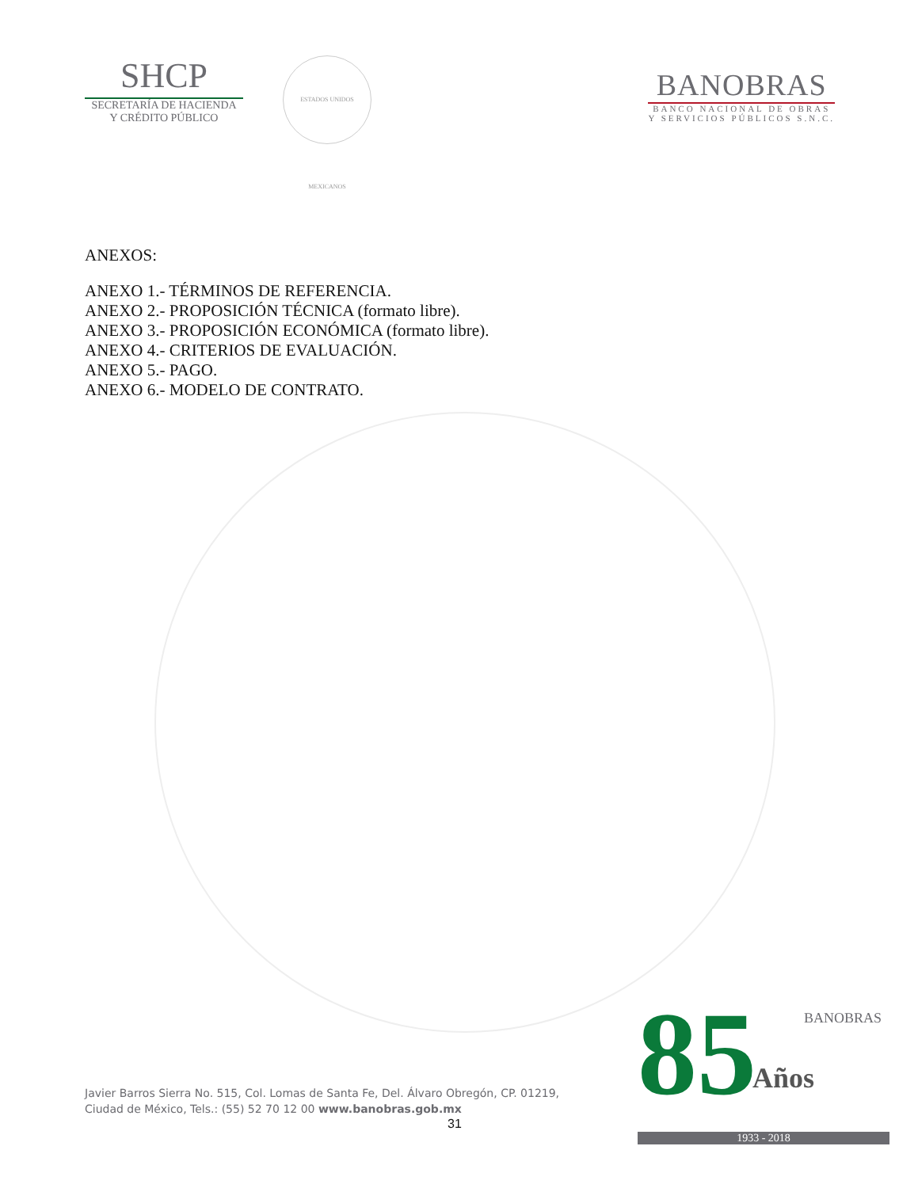SHCP
SECRETARÍA DE HACIENDA
Y CRÉDITO PÚBLICO
ESTADOS UNIDOS MEXICANOS
BANOBRAS
BANCO NACIONAL DE OBRAS
Y SERVICIOS PÚBLICOS S.N.C.
ANEXOS:
ANEXO 1.- TÉRMINOS DE REFERENCIA.
ANEXO 2.- PROPOSICIÓN TÉCNICA (formato libre).
ANEXO 3.- PROPOSICIÓN ECONÓMICA (formato libre).
ANEXO 4.- CRITERIOS DE EVALUACIÓN.
ANEXO 5.- PAGO.
ANEXO 6.- MODELO DE CONTRATO.
Javier Barros Sierra No. 515, Col. Lomas de Santa Fe, Del. Álvaro Obregón, CP. 01219,
Ciudad de México, Tels.: (55) 52 70 12 00 www.banobras.gob.mx
31
85
BANOBRAS
Años
1933 - 2018